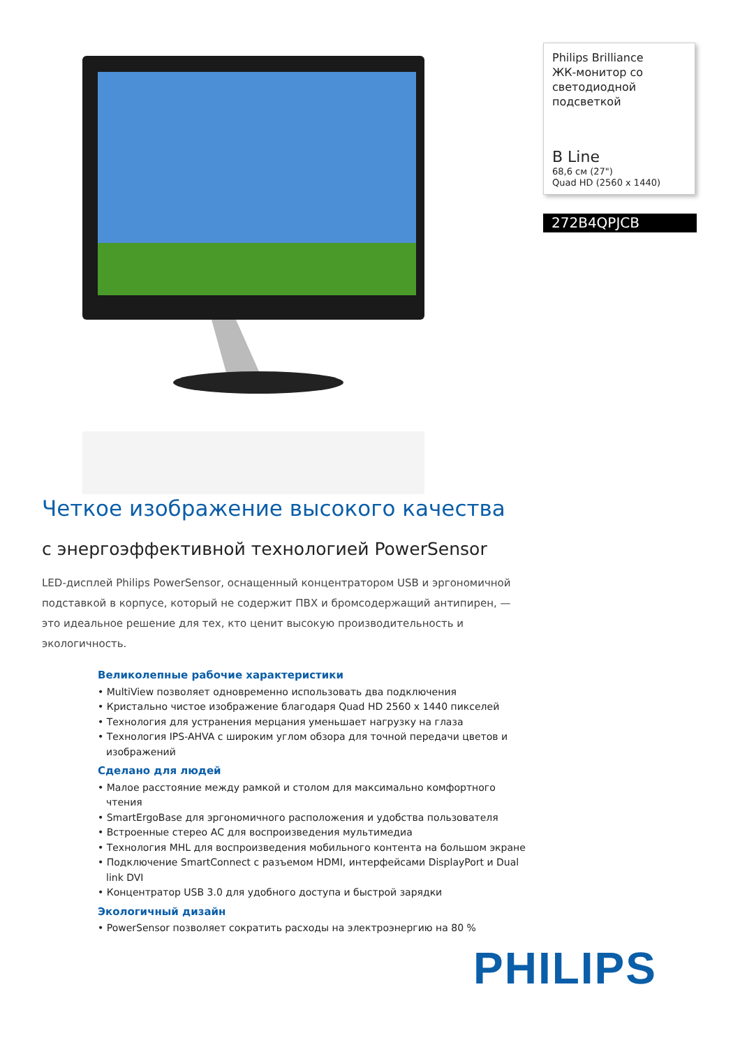Philips Brilliance
ЖК-монитор со светодиодной подсветкой
B Line
68,6 см (27")
Quad HD (2560 x 1440)
272B4QPJCB
Четкое изображение высокого качества
с энергоэффективной технологией PowerSensor
LED-дисплей Philips PowerSensor, оснащенный концентратором USB и эргономичной подставкой в корпусе, который не содержит ПВХ и бромсодержащий антипирен, — это идеальное решение для тех, кто ценит высокую производительность и экологичность.
Великолепные рабочие характеристики
• MultiView позволяет одновременно использовать два подключения
• Кристально чистое изображение благодаря Quad HD 2560 x 1440 пикселей
• Технология для устранения мерцания уменьшает нагрузку на глаза
• Технология IPS-AHVA с широким углом обзора для точной передачи цветов и изображений
Сделано для людей
• Малое расстояние между рамкой и столом для максимально комфортного чтения
• SmartErgoBase для эргономичного расположения и удобства пользователя
• Встроенные стерео АС для воспроизведения мультимедиа
• Технология MHL для воспроизведения мобильного контента на большом экране
• Подключение SmartConnect с разъемом HDMI, интерфейсами DisplayPort и Dual link DVI
• Концентратор USB 3.0 для удобного доступа и быстрой зарядки
Экологичный дизайн
• PowerSensor позволяет сократить расходы на электроэнергию на 80 %
PHILIPS